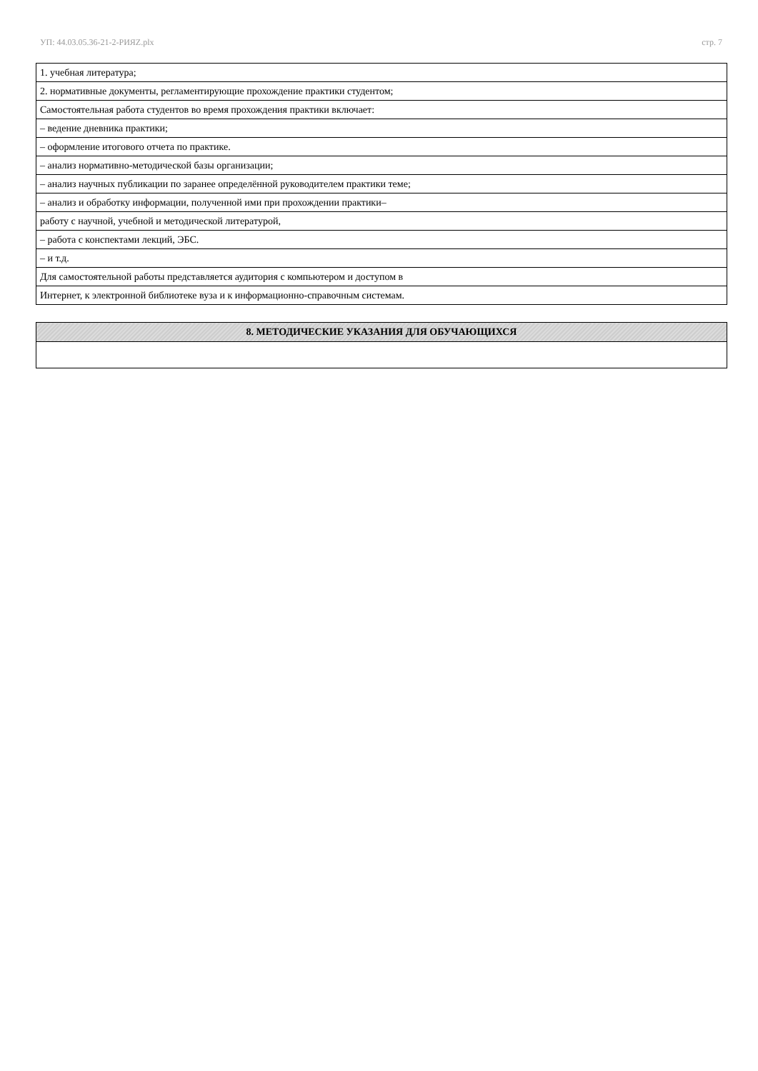УП: 44.03.05.36-21-2-РИЯZ.plx стр. 7
| 1. учебная литература; |
| 2. нормативные документы, регламентирующие прохождение практики студентом; |
| Самостоятельная работа студентов во время прохождения практики включает: |
| – ведение дневника практики; |
| – оформление итогового отчета по практике. |
| – анализ нормативно-методической базы организации; |
| – анализ научных публикации по заранее определённой руководителем практики теме; |
| – анализ и обработку информации, полученной ими при прохождении практики– |
| работу с научной, учебной и методической литературой, |
| – работа с конспектами лекций, ЭБС. |
| – и т.д. |
| Для самостоятельной работы представляется аудитория с компьютером и доступом в |
| Интернет, к электронной библиотеке вуза и к информационно-справочным системам. |
| 8. МЕТОДИЧЕСКИЕ УКАЗАНИЯ ДЛЯ ОБУЧАЮЩИХСЯ |
| --- |